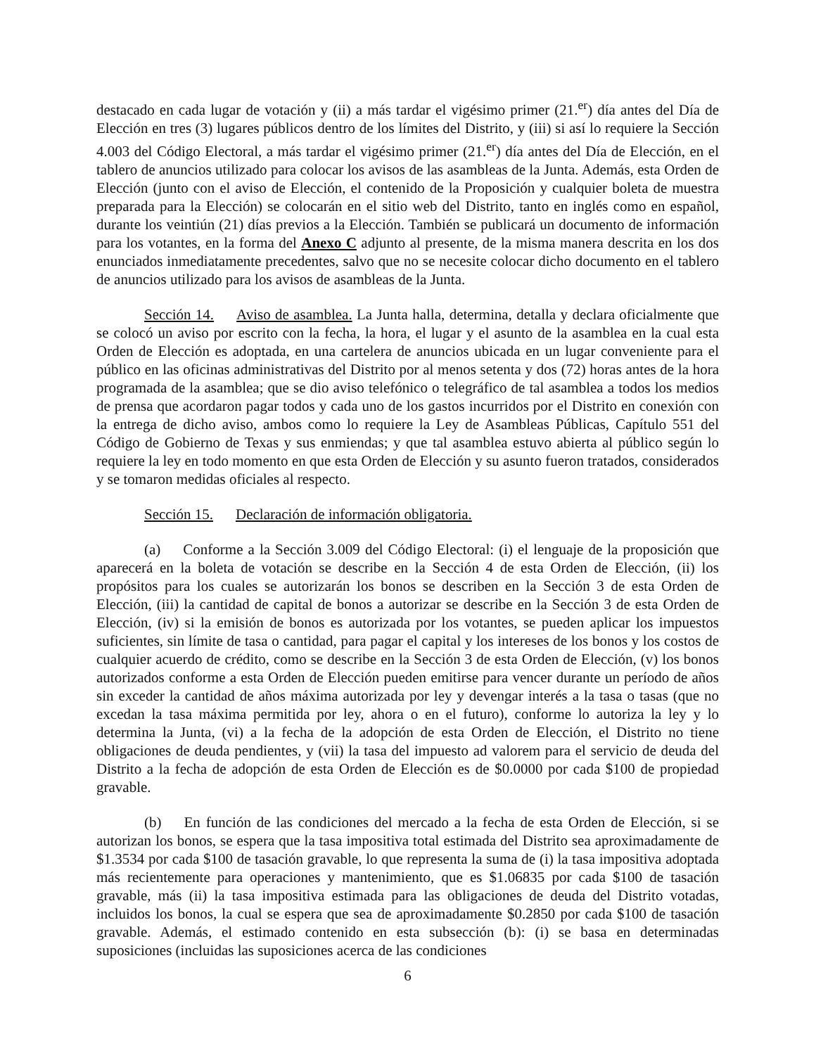destacado en cada lugar de votación y (ii) a más tardar el vigésimo primer (21.<sup>er</sup>) día antes del Día de Elección en tres (3) lugares públicos dentro de los límites del Distrito, y (iii) si así lo requiere la Sección 4.003 del Código Electoral, a más tardar el vigésimo primer (21.<sup>er</sup>) día antes del Día de Elección, en el tablero de anuncios utilizado para colocar los avisos de las asambleas de la Junta. Además, esta Orden de Elección (junto con el aviso de Elección, el contenido de la Proposición y cualquier boleta de muestra preparada para la Elección) se colocarán en el sitio web del Distrito, tanto en inglés como en español, durante los veintiún (21) días previos a la Elección. También se publicará un documento de información para los votantes, en la forma del Anexo C adjunto al presente, de la misma manera descrita en los dos enunciados inmediatamente precedentes, salvo que no se necesite colocar dicho documento en el tablero de anuncios utilizado para los avisos de asambleas de la Junta.
Sección 14. Aviso de asamblea. La Junta halla, determina, detalla y declara oficialmente que se colocó un aviso por escrito con la fecha, la hora, el lugar y el asunto de la asamblea en la cual esta Orden de Elección es adoptada, en una cartelera de anuncios ubicada en un lugar conveniente para el público en las oficinas administrativas del Distrito por al menos setenta y dos (72) horas antes de la hora programada de la asamblea; que se dio aviso telefónico o telegráfico de tal asamblea a todos los medios de prensa que acordaron pagar todos y cada uno de los gastos incurridos por el Distrito en conexión con la entrega de dicho aviso, ambos como lo requiere la Ley de Asambleas Públicas, Capítulo 551 del Código de Gobierno de Texas y sus enmiendas; y que tal asamblea estuvo abierta al público según lo requiere la ley en todo momento en que esta Orden de Elección y su asunto fueron tratados, considerados y se tomaron medidas oficiales al respecto.
Sección 15. Declaración de información obligatoria.
(a) Conforme a la Sección 3.009 del Código Electoral: (i) el lenguaje de la proposición que aparecerá en la boleta de votación se describe en la Sección 4 de esta Orden de Elección, (ii) los propósitos para los cuales se autorizarán los bonos se describen en la Sección 3 de esta Orden de Elección, (iii) la cantidad de capital de bonos a autorizar se describe en la Sección 3 de esta Orden de Elección, (iv) si la emisión de bonos es autorizada por los votantes, se pueden aplicar los impuestos suficientes, sin límite de tasa o cantidad, para pagar el capital y los intereses de los bonos y los costos de cualquier acuerdo de crédito, como se describe en la Sección 3 de esta Orden de Elección, (v) los bonos autorizados conforme a esta Orden de Elección pueden emitirse para vencer durante un período de años sin exceder la cantidad de años máxima autorizada por ley y devengar interés a la tasa o tasas (que no excedan la tasa máxima permitida por ley, ahora o en el futuro), conforme lo autoriza la ley y lo determina la Junta, (vi) a la fecha de la adopción de esta Orden de Elección, el Distrito no tiene obligaciones de deuda pendientes, y (vii) la tasa del impuesto ad valorem para el servicio de deuda del Distrito a la fecha de adopción de esta Orden de Elección es de $0.0000 por cada $100 de propiedad gravable.
(b) En función de las condiciones del mercado a la fecha de esta Orden de Elección, si se autorizan los bonos, se espera que la tasa impositiva total estimada del Distrito sea aproximadamente de $1.3534 por cada $100 de tasación gravable, lo que representa la suma de (i) la tasa impositiva adoptada más recientemente para operaciones y mantenimiento, que es $1.06835 por cada $100 de tasación gravable, más (ii) la tasa impositiva estimada para las obligaciones de deuda del Distrito votadas, incluidos los bonos, la cual se espera que sea de aproximadamente $0.2850 por cada $100 de tasación gravable. Además, el estimado contenido en esta subsección (b): (i) se basa en determinadas suposiciones (incluidas las suposiciones acerca de las condiciones
6